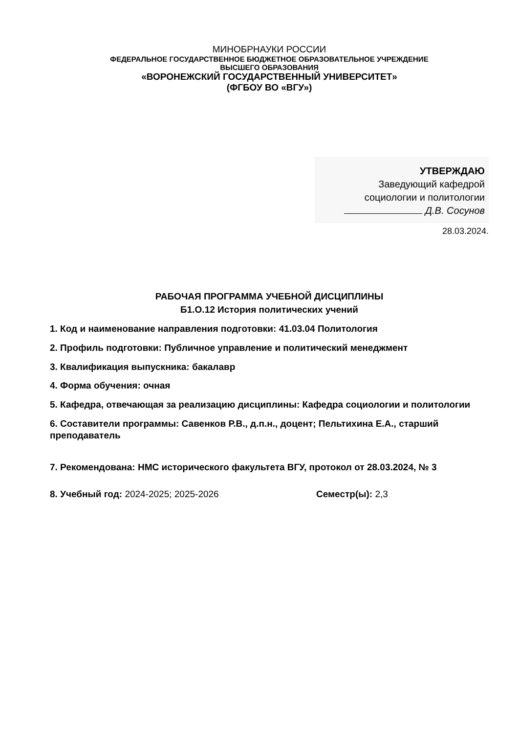МИНОБРНАУКИ РОССИИ
ФЕДЕРАЛЬНОЕ ГОСУДАРСТВЕННОЕ БЮДЖЕТНОЕ ОБРАЗОВАТЕЛЬНОЕ УЧРЕЖДЕНИЕ
ВЫСШЕГО ОБРАЗОВАНИЯ
«ВОРОНЕЖСКИЙ ГОСУДАРСТВЕННЫЙ УНИВЕРСИТЕТ»
(ФГБОУ ВО «ВГУ»)
УТВЕРЖДАЮ
Заведующий кафедрой
социологии и политологии
Д.В. Сосунов
28.03.2024.
РАБОЧАЯ ПРОГРАММА УЧЕБНОЙ ДИСЦИПЛИНЫ
Б1.О.12 История политических учений
1. Код и наименование направления подготовки: 41.03.04 Политология
2. Профиль подготовки: Публичное управление и политический менеджмент
3. Квалификация выпускника: бакалавр
4. Форма обучения: очная
5. Кафедра, отвечающая за реализацию дисциплины: Кафедра социологии и политологии
6. Составители программы: Савенков Р.В., д.п.н., доцент; Пельтихина Е.А., старший преподаватель
7. Рекомендована: НМС исторического факультета ВГУ, протокол от 28.03.2024, № 3
8. Учебный год: 2024-2025; 2025-2026 Семестр(ы): 2,3